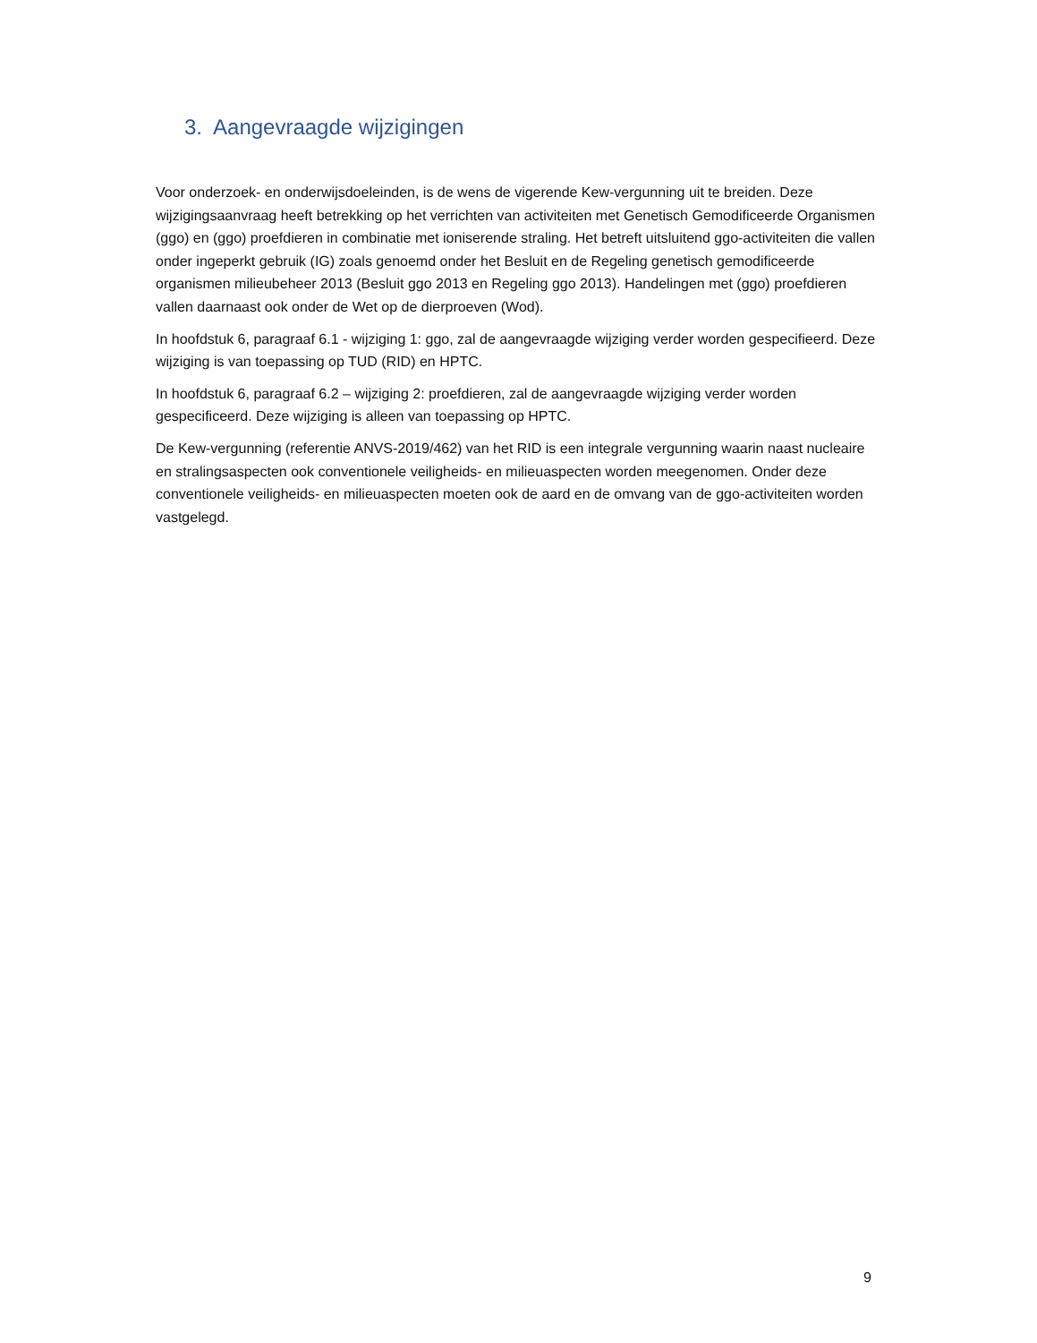3. Aangevraagde wijzigingen
Voor onderzoek- en onderwijsdoeleinden, is de wens de vigerende Kew-vergunning uit te breiden. Deze wijzigingsaanvraag heeft betrekking op het verrichten van activiteiten met Genetisch Gemodificeerde Organismen (ggo) en (ggo) proefdieren in combinatie met ioniserende straling. Het betreft uitsluitend ggo-activiteiten die vallen onder ingeperkt gebruik (IG) zoals genoemd onder het Besluit en de Regeling genetisch gemodificeerde organismen milieubeheer 2013 (Besluit ggo 2013 en Regeling ggo 2013). Handelingen met (ggo) proefdieren vallen daarnaast ook onder de Wet op de dierproeven (Wod).
In hoofdstuk 6, paragraaf 6.1 - wijziging 1: ggo, zal de aangevraagde wijziging verder worden gespecifieerd. Deze wijziging is van toepassing op TUD (RID) en HPTC.
In hoofdstuk 6, paragraaf 6.2 – wijziging 2: proefdieren, zal de aangevraagde wijziging verder worden gespecificeerd. Deze wijziging is alleen van toepassing op HPTC.
De Kew-vergunning (referentie ANVS-2019/462) van het RID is een integrale vergunning waarin naast nucleaire en stralingsaspecten ook conventionele veiligheids- en milieuaspecten worden meegenomen. Onder deze conventionele veiligheids- en milieuaspecten moeten ook de aard en de omvang van de ggo-activiteiten worden vastgelegd.
9